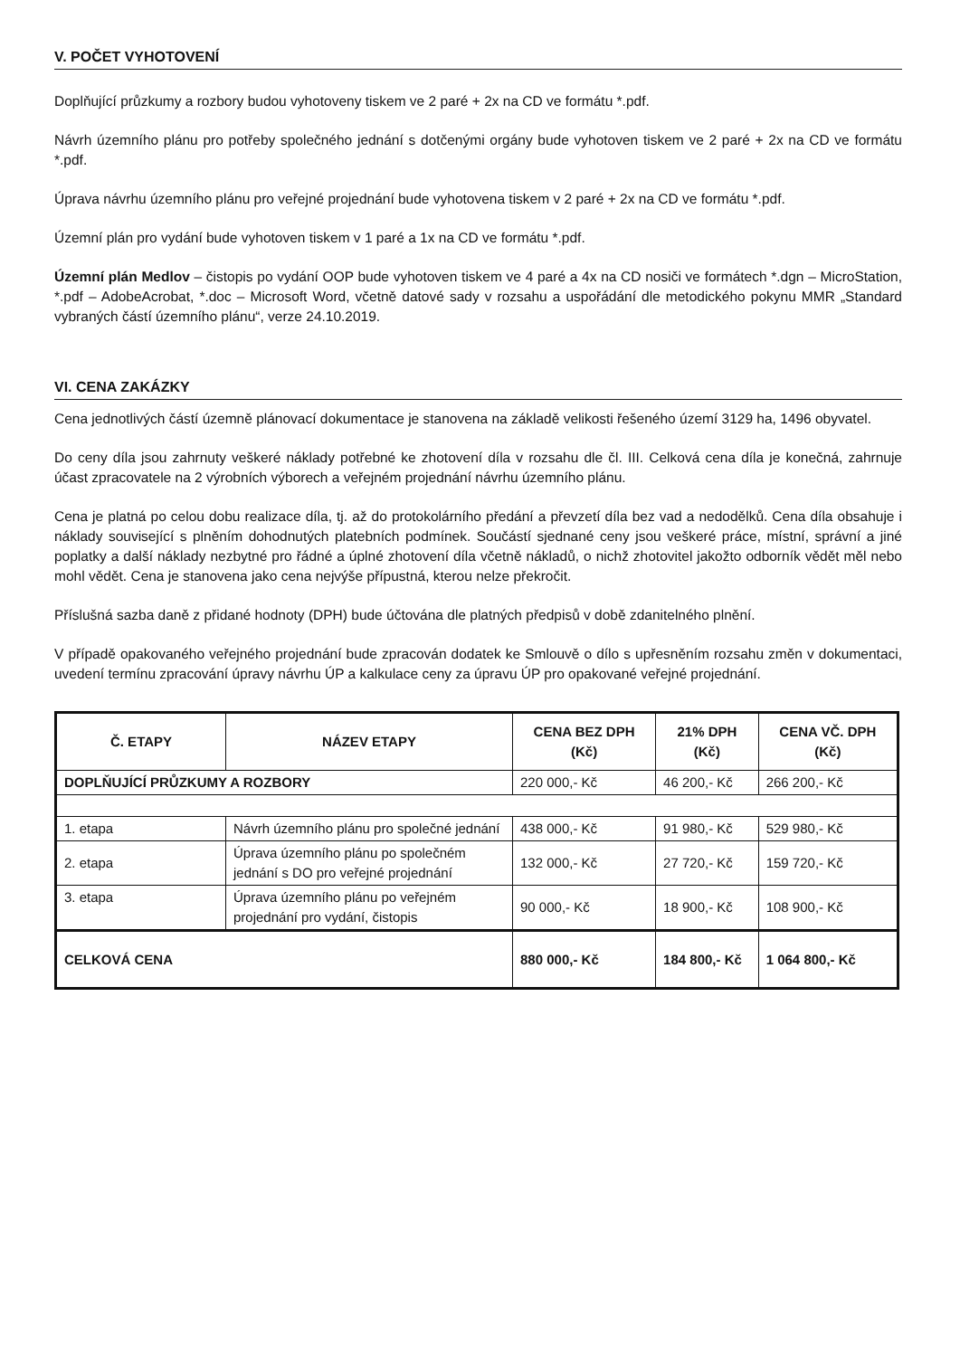V. POČET VYHOTOVENÍ
Doplňující průzkumy a rozbory budou vyhotoveny tiskem ve 2 paré + 2x na CD ve formátu *.pdf.
Návrh územního plánu pro potřeby společného jednání s dotčenými orgány bude vyhotoven tiskem ve 2 paré + 2x na CD ve formátu *.pdf.
Úprava návrhu územního plánu pro veřejné projednání bude vyhotovena tiskem v 2 paré + 2x na CD ve formátu *.pdf.
Územní plán pro vydání bude vyhotoven tiskem v 1 paré a 1x na CD ve formátu *.pdf.
Územní plán Medlov – čistopis po vydání OOP bude vyhotoven tiskem ve 4 paré a 4x na CD nosiči ve formátech *.dgn – MicroStation, *.pdf – AdobeAcrobat, *.doc – Microsoft Word, včetně datové sady v rozsahu a uspořádání dle metodického pokynu MMR „Standard vybraných částí územního plánu“, verze 24.10.2019.
VI. CENA ZAKÁZKY
Cena jednotlivých částí územně plánovací dokumentace je stanovena na základě velikosti řešeného území 3129 ha, 1496 obyvatel.
Do ceny díla jsou zahrnuty veškeré náklady potřebné ke zhotovení díla v rozsahu dle čl. III. Celková cena díla je konečná, zahrnuje účast zpracovatele na 2 výrobních výborech a veřejném projednání návrhu územního plánu.
Cena je platná po celou dobu realizace díla, tj. až do protokolárního předání a převzetí díla bez vad a nedodělků. Cena díla obsahuje i náklady související s plněním dohodnutých platebních podmínek. Součástí sjednané ceny jsou veškeré práce, místní, správní a jiné poplatky a další náklady nezbytné pro řádné a úplné zhotovení díla včetně nákladů, o nichž zhotovitel jakožto odborník vědět měl nebo mohl vědět. Cena je stanovena jako cena nejvýše přípustná, kterou nelze překročit.
Příslušná sazba daně z přidané hodnoty (DPH) bude účtována dle platných předpisů v době zdanitelného plnění.
V případě opakovaného veřejného projednání bude zpracován dodatek ke Smlouvě o dílo s upřesněním rozsahu změn v dokumentaci, uvedení termínu zpracování úpravy návrhu ÚP a kalkulace ceny za úpravu ÚP pro opakované veřejné projednání.
| Č. ETAPY | NÁZEV ETAPY | CENA BEZ DPH (Kč) | 21% DPH (Kč) | CENA VČ. DPH (Kč) |
| --- | --- | --- | --- | --- |
| DOPLŇUJÍCÍ PRŮZKUMY A ROZBORY | | 220 000,- Kč | 46 200,- Kč | 266 200,- Kč |
| 1. etapa | Návrh územního plánu pro společné jednání | 438 000,- Kč | 91 980,- Kč | 529 980,- Kč |
| 2. etapa | Úprava územního plánu po společném jednání s DO pro veřejné projednání | 132 000,- Kč | 27 720,- Kč | 159 720,- Kč |
| 3. etapa | Úprava územního plánu po veřejném projednání pro vydání, čistopis | 90 000,- Kč | 18 900,- Kč | 108 900,- Kč |
| CELKOVÁ CENA | | 880 000,- Kč | 184 800,- Kč | 1 064 800,- Kč |